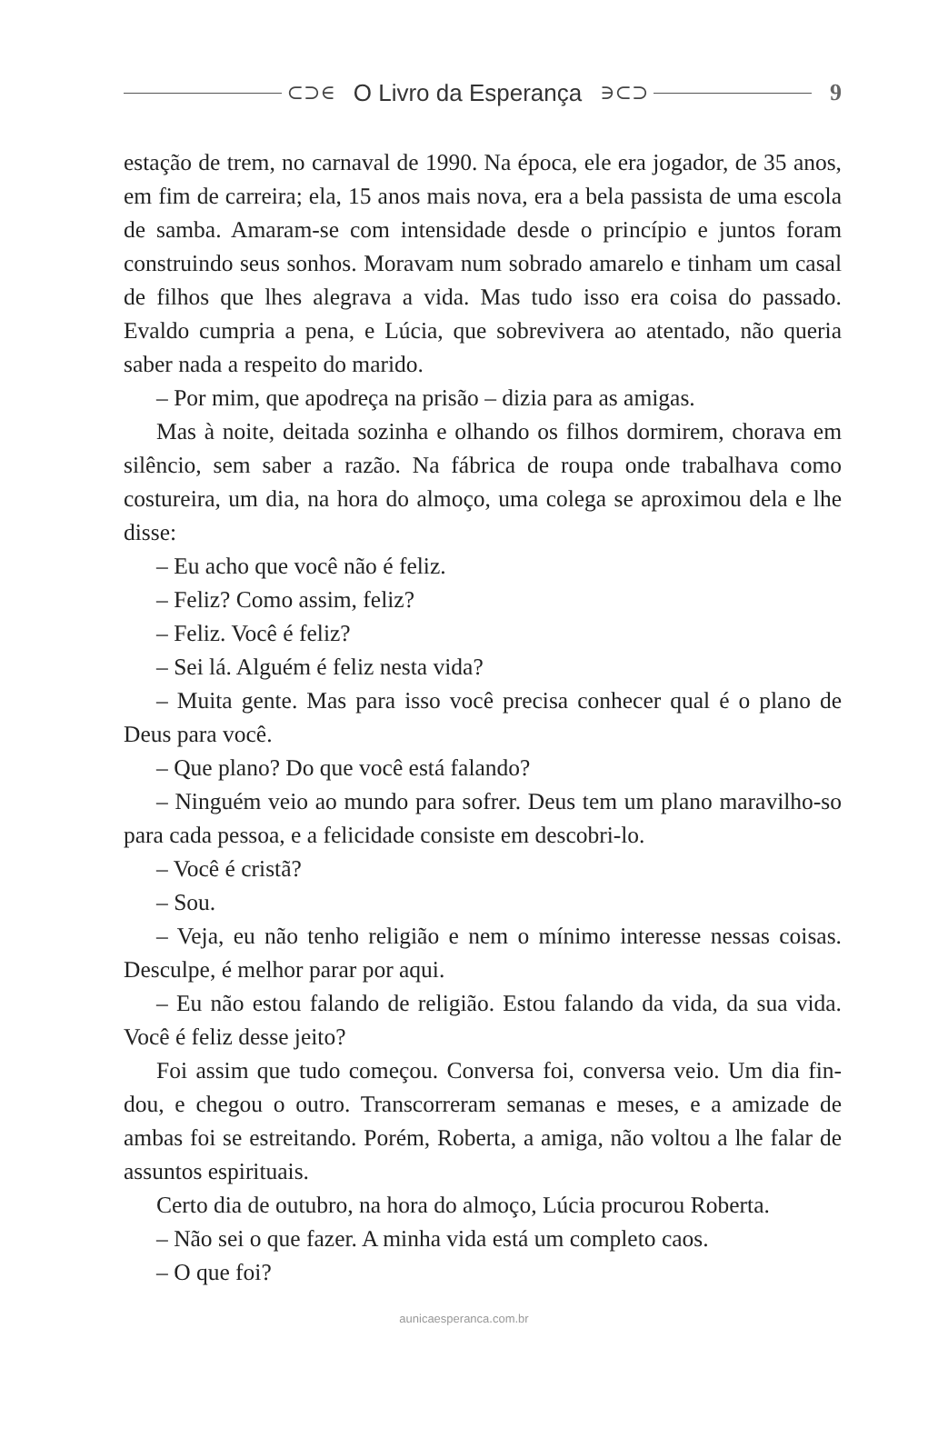⊂⊃∈ O Livro da Esperança ∋⊂⊃
9
estação de trem, no carnaval de 1990. Na época, ele era jogador, de 35 anos, em fim de carreira; ela, 15 anos mais nova, era a bela passista de uma escola de samba. Amaram-se com intensidade desde o princípio e juntos foram construindo seus sonhos. Moravam num sobrado amarelo e tinham um casal de filhos que lhes alegrava a vida. Mas tudo isso era coisa do passado. Evaldo cumpria a pena, e Lúcia, que sobrevivera ao atentado, não queria saber nada a respeito do marido.
– Por mim, que apodreça na prisão – dizia para as amigas.
Mas à noite, deitada sozinha e olhando os filhos dormirem, chorava em silêncio, sem saber a razão. Na fábrica de roupa onde trabalhava como costureira, um dia, na hora do almoço, uma colega se aproximou dela e lhe disse:
– Eu acho que você não é feliz.
– Feliz? Como assim, feliz?
– Feliz. Você é feliz?
– Sei lá. Alguém é feliz nesta vida?
– Muita gente. Mas para isso você precisa conhecer qual é o plano de Deus para você.
– Que plano? Do que você está falando?
– Ninguém veio ao mundo para sofrer. Deus tem um plano maravilho-so para cada pessoa, e a felicidade consiste em descobri-lo.
– Você é cristã?
– Sou.
– Veja, eu não tenho religião e nem o mínimo interesse nessas coisas. Desculpe, é melhor parar por aqui.
– Eu não estou falando de religião. Estou falando da vida, da sua vida. Você é feliz desse jeito?
Foi assim que tudo começou. Conversa foi, conversa veio. Um dia fin-dou, e chegou o outro. Transcorreram semanas e meses, e a amizade de ambas foi se estreitando. Porém, Roberta, a amiga, não voltou a lhe falar de assuntos espirituais.
Certo dia de outubro, na hora do almoço, Lúcia procurou Roberta.
– Não sei o que fazer. A minha vida está um completo caos.
– O que foi?
aunicaesperanca.com.br